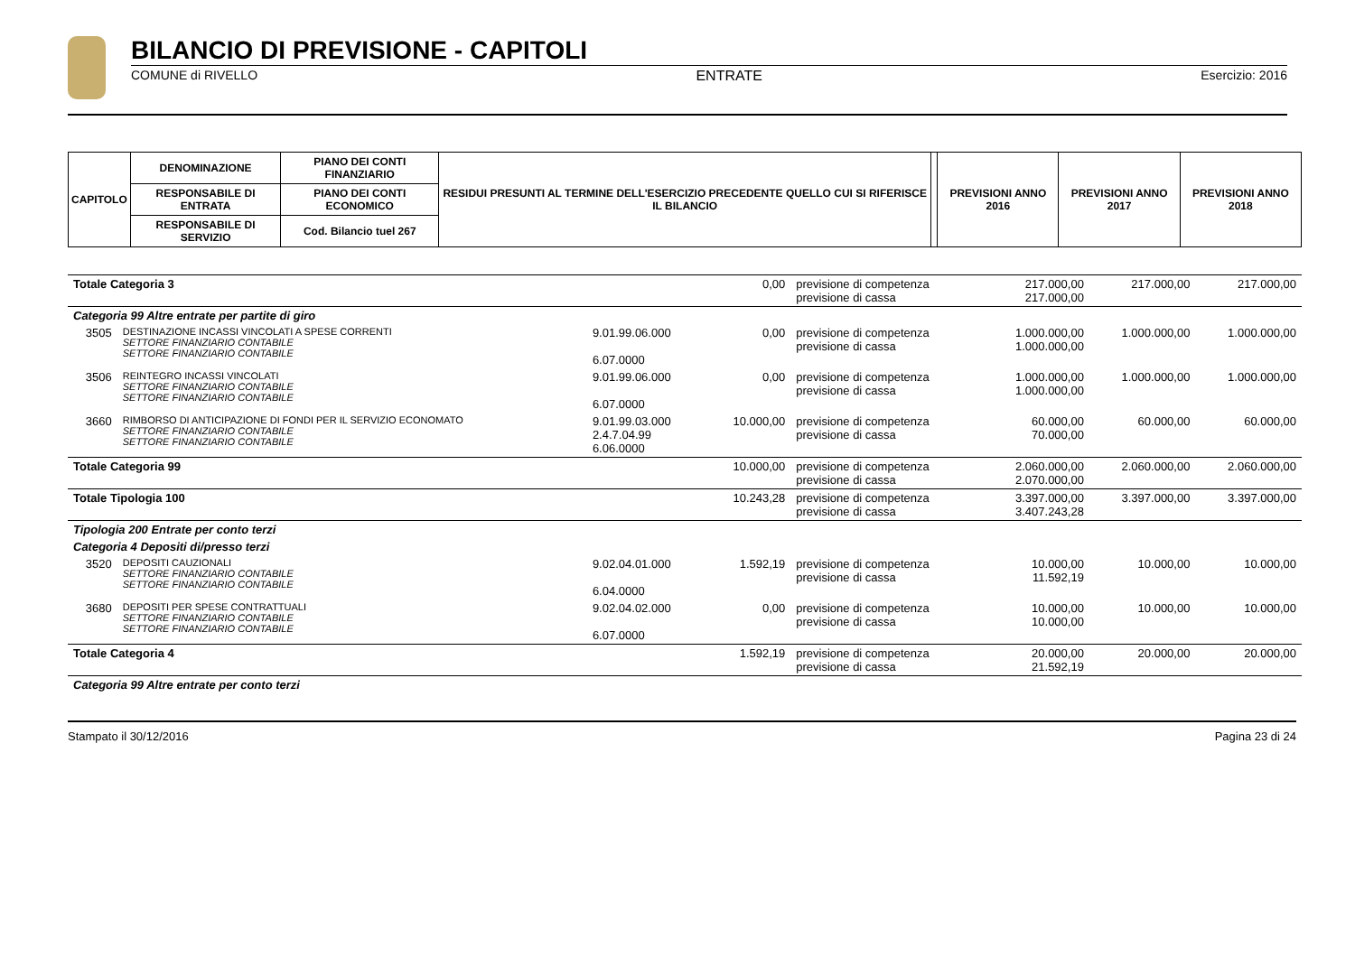BILANCIO DI PREVISIONE - CAPITOLI
COMUNE di RIVELLO ENTRATE Esercizio: 2016
| CAPITOLO | DENOMINAZIONE | PIANO DEI CONTI FINANZIARIO | RESIDUI PRESUNTI AL TERMINE DELL'ESERCIZIO PRECEDENTE QUELLO CUI SI RIFERISCE IL BILANCIO | | PREVISIONI ANNO 2016 | PREVISIONI ANNO 2017 | PREVISIONI ANNO 2018 |
| --- | --- | --- | --- | --- | --- | --- | --- |
| | RESPONSABILE DI ENTRATA | PIANO DEI CONTI ECONOMICO | | | | | |
| | RESPONSABILE DI SERVIZIO | Cod. Bilancio tuel 267 | | | | | |
| Totale Categoria 3 | | | 0,00 | previsione di competenza previsione di cassa | 217.000,00 217.000,00 | 217.000,00 | 217.000,00 |
| Categoria 99 Altre entrate per partite di giro | | | | | | | |
| 3505 | DESTINAZIONE INCASSI VINCOLATI A SPESE CORRENTI SETTORE FINANZIARIO CONTABILE SETTORE FINANZIARIO CONTABILE | 9.01.99.06.000 6.07.0000 | 0,00 | previsione di competenza previsione di cassa | 1.000.000,00 1.000.000,00 | 1.000.000,00 | 1.000.000,00 |
| 3506 | REINTEGRO INCASSI VINCOLATI SETTORE FINANZIARIO CONTABILE SETTORE FINANZIARIO CONTABILE | 9.01.99.06.000 6.07.0000 | 0,00 | previsione di competenza previsione di cassa | 1.000.000,00 1.000.000,00 | 1.000.000,00 | 1.000.000,00 |
| 3660 | RIMBORSO DI ANTICIPAZIONE DI FONDI PER IL SERVIZIO ECONOMATO SETTORE FINANZIARIO CONTABILE SETTORE FINANZIARIO CONTABILE | 9.01.99.03.000 2.4.7.04.99 6.06.0000 | 10.000,00 | previsione di competenza previsione di cassa | 60.000,00 70.000,00 | 60.000,00 | 60.000,00 |
| Totale Categoria 99 | | | 10.000,00 | previsione di competenza previsione di cassa | 2.060.000,00 2.070.000,00 | 2.060.000,00 | 2.060.000,00 |
| Totale Tipologia 100 | | | 10.243,28 | previsione di competenza previsione di cassa | 3.397.000,00 3.407.243,28 | 3.397.000,00 | 3.397.000,00 |
| Tipologia 200 Entrate per conto terzi | | | | | | | |
| Categoria 4 Depositi di/presso terzi | | | | | | | |
| 3520 | DEPOSITI CAUZIONALI SETTORE FINANZIARIO CONTABILE SETTORE FINANZIARIO CONTABILE | 9.02.04.01.000 6.04.0000 | 1.592,19 | previsione di competenza previsione di cassa | 10.000,00 11.592,19 | 10.000,00 | 10.000,00 |
| 3680 | DEPOSITI PER SPESE CONTRATTUALI SETTORE FINANZIARIO CONTABILE SETTORE FINANZIARIO CONTABILE | 9.02.04.02.000 6.07.0000 | 0,00 | previsione di competenza previsione di cassa | 10.000,00 10.000,00 | 10.000,00 | 10.000,00 |
| Totale Categoria 4 | | | 1.592,19 | previsione di competenza previsione di cassa | 20.000,00 21.592,19 | 20.000,00 | 20.000,00 |
| Categoria 99 Altre entrate per conto terzi | | | | | | | |
Stampato il 30/12/2016 Pagina 23 di 24